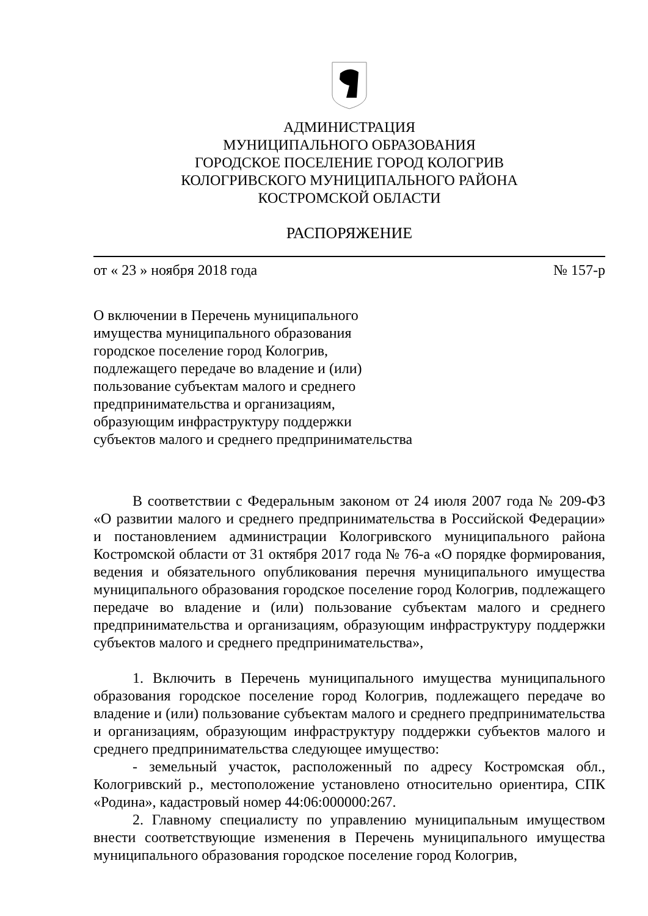АДМИНИСТРАЦИЯ
МУНИЦИПАЛЬНОГО ОБРАЗОВАНИЯ
ГОРОДСКОЕ ПОСЕЛЕНИЕ ГОРОД КОЛОГРИВ
КОЛОГРИВСКОГО МУНИЦИПАЛЬНОГО РАЙОНА
КОСТРОМСКОЙ ОБЛАСТИ
РАСПОРЯЖЕНИЕ
от « 23 » ноября 2018 года № 157-р
О включении в Перечень муниципального
имущества муниципального образования
городское поселение город Кологрив,
подлежащего передаче во владение и (или)
пользование субъектам малого и среднего
предпринимательства и организациям,
образующим инфраструктуру поддержки
субъектов малого и среднего предпринимательства
В соответствии с Федеральным законом от 24 июля 2007 года № 209-ФЗ «О развитии малого и среднего предпринимательства в Российской Федерации» и постановлением администрации Кологривского муниципального района Костромской области от 31 октября 2017 года № 76-а «О порядке формирования, ведения и обязательного опубликования перечня муниципального имущества муниципального образования городское поселение город Кологрив, подлежащего передаче во владение и (или) пользование субъектам малого и среднего предпринимательства и организациям, образующим инфраструктуру поддержки субъектов малого и среднего предпринимательства»,
1. Включить в Перечень муниципального имущества муниципального образования городское поселение город Кологрив, подлежащего передаче во владение и (или) пользование субъектам малого и среднего предпринимательства и организациям, образующим инфраструктуру поддержки субъектов малого и среднего предпринимательства следующее имущество:
- земельный участок, расположенный по адресу Костромская обл., Кологривский р., местоположение установлено относительно ориентира, СПК «Родина», кадастровый номер 44:06:000000:267.
2. Главному специалисту по управлению муниципальным имуществом внести соответствующие изменения в Перечень муниципального имущества муниципального образования городское поселение город Кологрив,